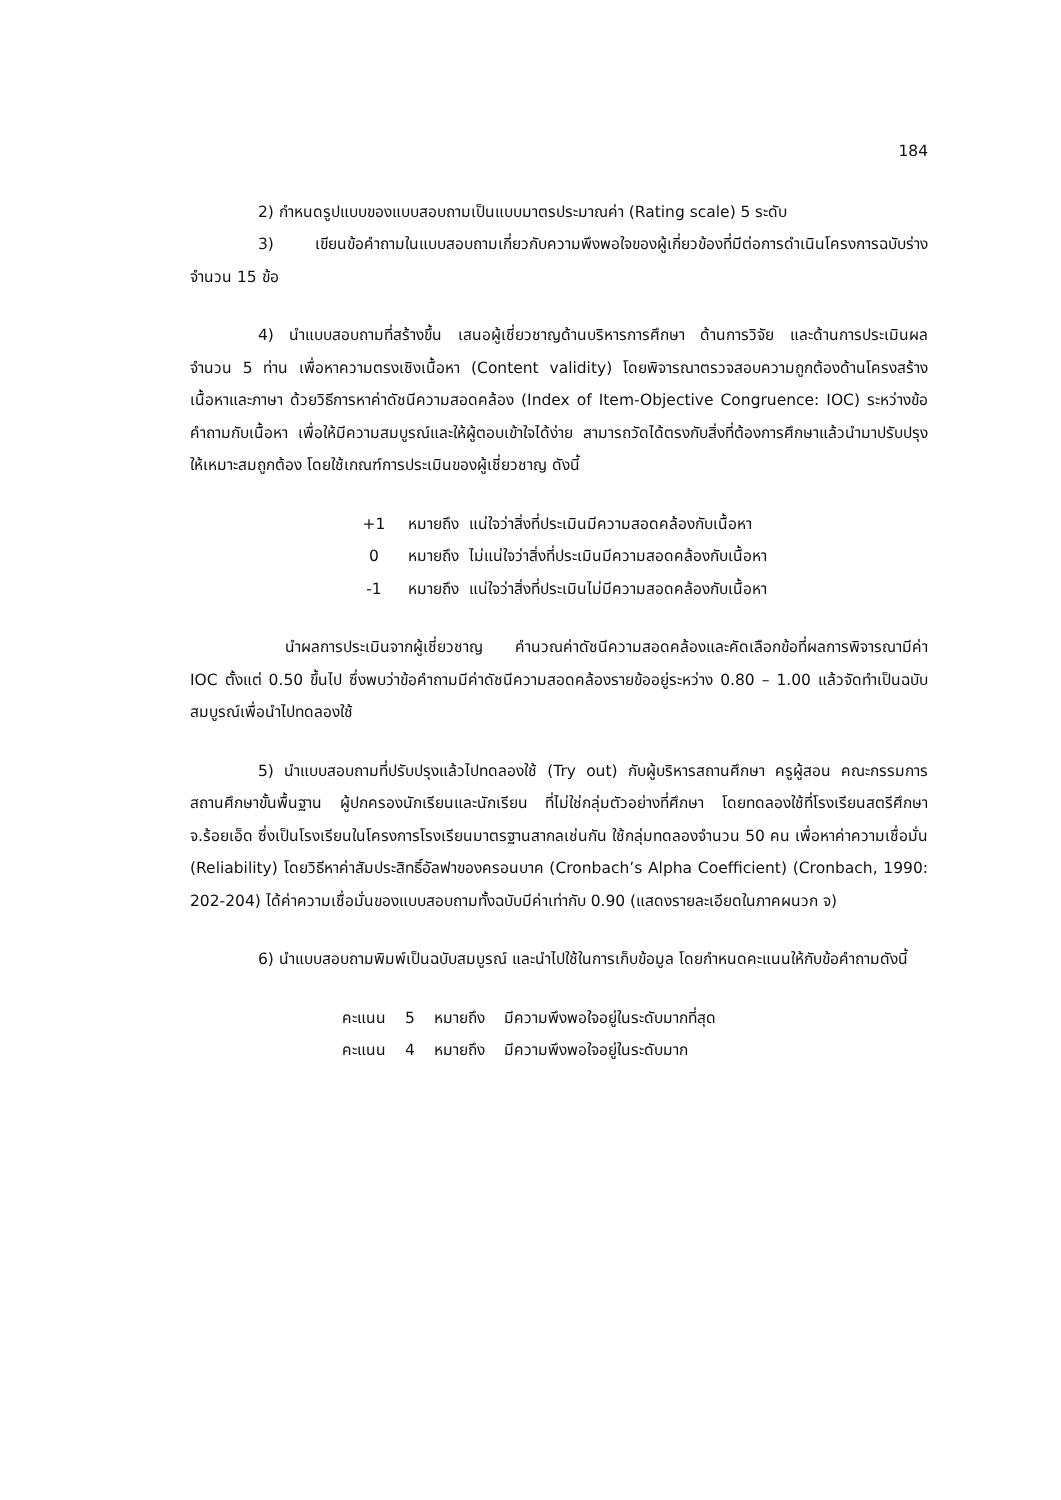184
2) กำหนดรูปแบบของแบบสอบถามเป็นแบบมาตรประมาณค่า (Rating scale) 5 ระดับ
3) เขียนข้อคำถามในแบบสอบถามเกี่ยวกับความพึงพอใจของผู้เกี่ยวข้องที่มีต่อการดำเนินโครงการฉบับร่าง จำนวน 15 ข้อ
4) นำแบบสอบถามที่สร้างขึ้น เสนอผู้เชี่ยวชาญด้านบริหารการศึกษา ด้านการวิจัย และด้านการประเมินผล จำนวน 5 ท่าน เพื่อหาความตรงเชิงเนื้อหา (Content validity) โดยพิจารณาตรวจสอบความถูกต้องด้านโครงสร้างเนื้อหาและภาษา ด้วยวิธีการหาค่าดัชนีความสอดคล้อง (Index of Item-Objective Congruence: IOC) ระหว่างข้อคำถามกับเนื้อหา เพื่อให้มีความสมบูรณ์และให้ผู้ตอบเข้าใจได้ง่าย สามารถวัดได้ตรงกับสิ่งที่ต้องการศึกษาแล้วนำมาปรับปรุงให้เหมาะสมถูกต้อง โดยใช้เกณฑ์การประเมินของผู้เชี่ยวชาญ ดังนี้
+1 หมายถึง แน่ใจว่าสิ่งที่ประเมินมีความสอดคล้องกับเนื้อหา
0 หมายถึง ไม่แน่ใจว่าสิ่งที่ประเมินมีความสอดคล้องกับเนื้อหา
-1 หมายถึง แน่ใจว่าสิ่งที่ประเมินไม่มีความสอดคล้องกับเนื้อหา
นำผลการประเมินจากผู้เชี่ยวชาญ คำนวณค่าดัชนีความสอดคล้องและคัดเลือกข้อที่ผลการพิจารณามีค่า IOC ตั้งแต่ 0.50 ขึ้นไป ซึ่งพบว่าข้อคำถามมีค่าดัชนีความสอดคล้องรายข้ออยู่ระหว่าง 0.80 – 1.00 แล้วจัดทำเป็นฉบับสมบูรณ์เพื่อนำไปทดลองใช้
5) นำแบบสอบถามที่ปรับปรุงแล้วไปทดลองใช้ (Try out) กับผู้บริหารสถานศึกษา ครูผู้สอน คณะกรรมการสถานศึกษาขั้นพื้นฐาน ผู้ปกครองนักเรียนและนักเรียน ที่ไม่ใช่กลุ่มตัวอย่างที่ศึกษา โดยทดลองใช้ที่โรงเรียนสตรีศึกษา จ.ร้อยเอ็ด ซึ่งเป็นโรงเรียนในโครงการโรงเรียนมาตรฐานสากลเช่นกัน ใช้กลุ่มทดลองจำนวน 50 คน เพื่อหาค่าความเชื่อมั่น (Reliability) โดยวิธีหาค่าสัมประสิทธิ์อัลฟาของครอนบาค (Cronbach’s Alpha Coefficient) (Cronbach, 1990: 202-204) ได้ค่าความเชื่อมั่นของแบบสอบถามทั้งฉบับมีค่าเท่ากับ 0.90 (แสดงรายละเอียดในภาคผนวก จ)
6) นำแบบสอบถามพิมพ์เป็นฉบับสมบูรณ์ และนำไปใช้ในการเก็บข้อมูล โดยกำหนดคะแนนให้กับข้อคำถามดังนี้
คะแนน 5 หมายถึง มีความพึงพอใจอยู่ในระดับมากที่สุด
คะแนน 4 หมายถึง มีความพึงพอใจอยู่ในระดับมาก